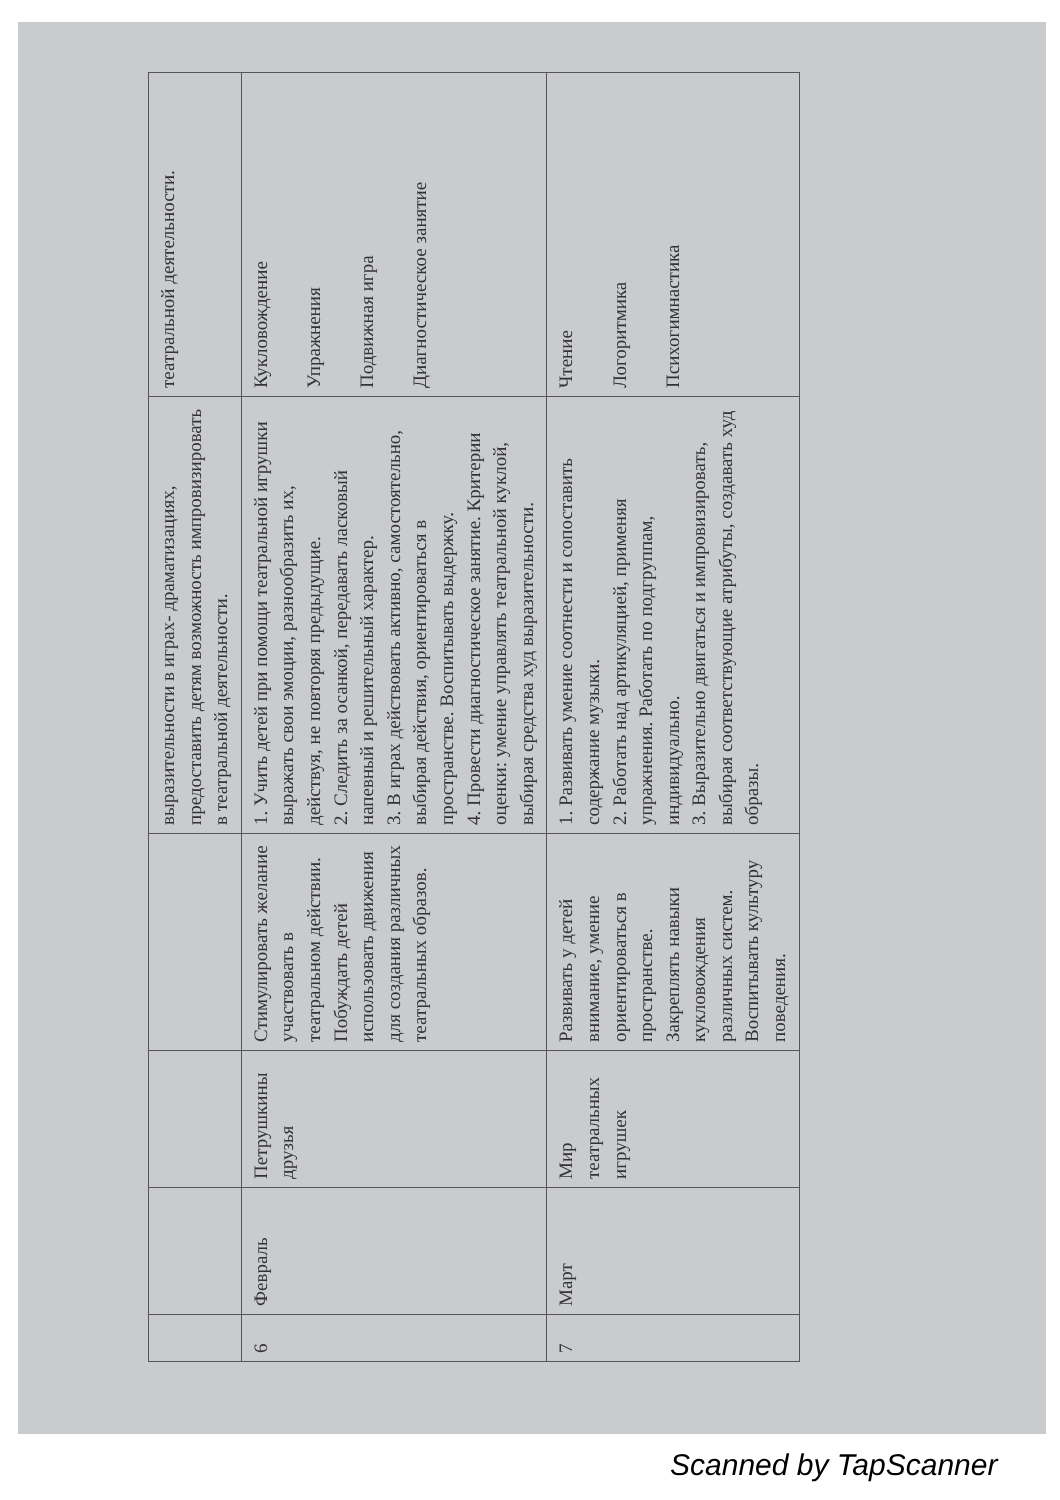| | | | | выразительности в играх- драматизациях, предоставить детям возможность импровизировать в театральной деятельности. | театральной деятельности. |
| 6 | Февраль | Петрушкины друзья | Стимулировать желание участвовать в театральном действии. Побуждать детей использовать движения для создания различных театральных образов. | 1. Учить детей при помощи театральной игрушки выражать свои эмоции, разнообразить их, действуя, не повторяя предыдущие. 2. Следить за осанкой, передавать ласковый напевный и решительный характер. 3. В играх действовать активно, самостоятельно, выбирая действия, ориентироваться в пространстве. Воспитывать выдержку. 4. Провести диагностическое занятие. Критерии оценки: умение управлять театральной куклой, выбирая средства худ выразительности. | Кукловождение Упражнения Подвижная игра Диагностическое занятие |
| 7 | Март | Мир театральных игрушек | Развивать у детей внимание, умение ориентироваться в пространстве. Закреплять навыки кукловождения различных систем. Воспитывать культуру поведения. | 1. Развивать умение соотнести и сопоставить содержание музыки. 2. Работать над артикуляцией, применяя упражнения. Работать по подгруппам, индивидуально. 3. Выразительно двигаться и импровизировать, выбирая соответствующие атрибуты, создавать худ образы. | Чтение Логоритмика Психогимнастика |
Scanned by TapScanner